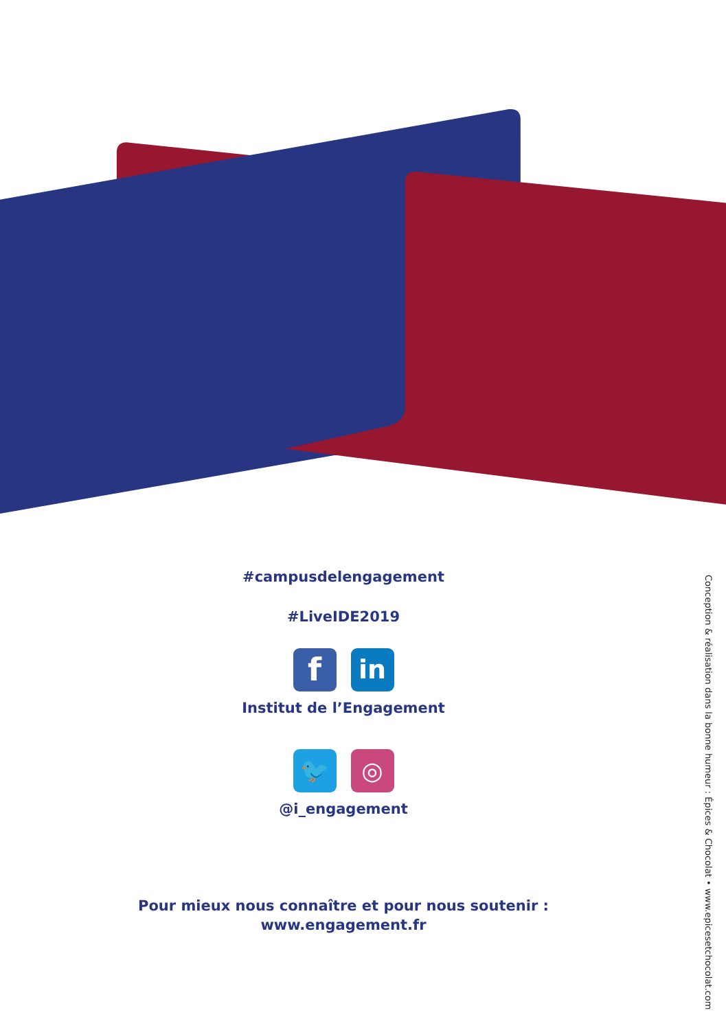#campusdelengagement
#LiveIDE2019
f
in
Institut de l’Engagement
🐦 ◎
@i_engagement
Pour mieux nous connaître et pour nous soutenir :
www.engagement.fr
Conception & réalisation dans la bonne humeur : Épices & Chocolat • www.epicesetchocolat.com